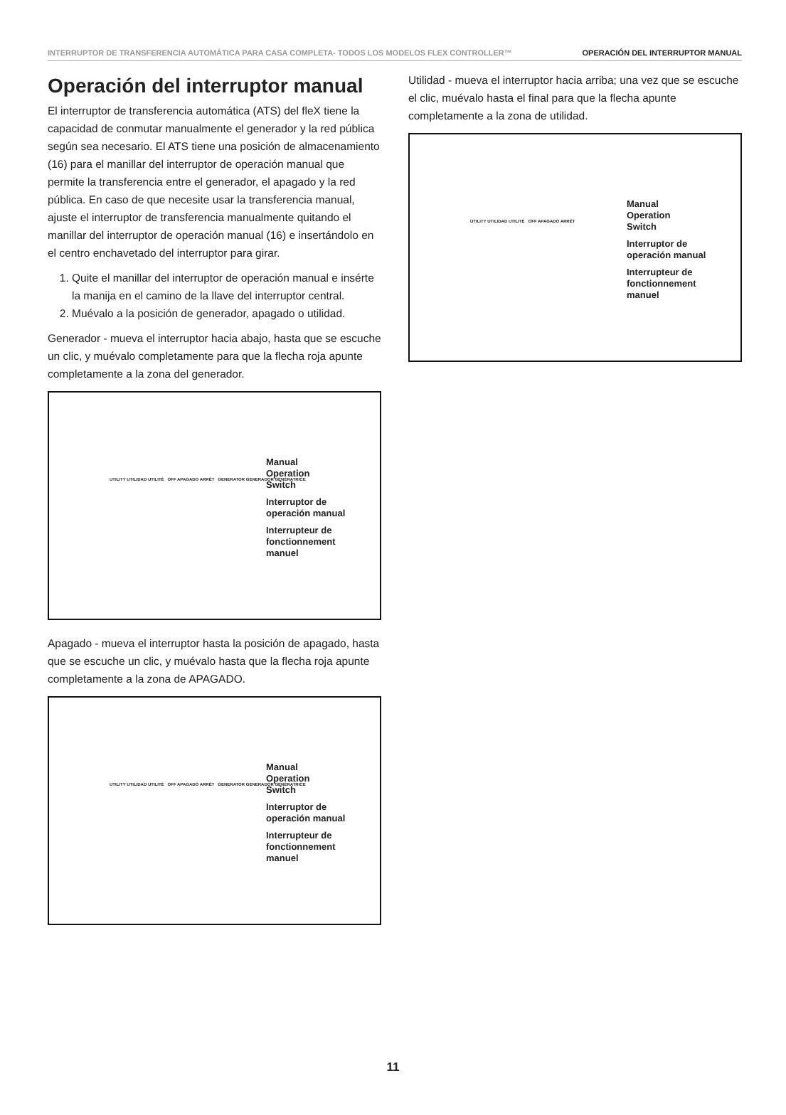INTERRUPTOR DE TRANSFERENCIA AUTOMÁTICA PARA CASA COMPLETA- TODOS LOS MODELOS FLEX CONTROLLER™ OPERACIÓN DEL INTERRUPTOR MANUAL
Operación del interruptor manual
El interruptor de transferencia automática (ATS) del fleX tiene la capacidad de conmutar manualmente el generador y la red pública según sea necesario. El ATS tiene una posición de almacenamiento (16) para el manillar del interruptor de operación manual que permite la transferencia entre el generador, el apagado y la red pública. En caso de que necesite usar la transferencia manual, ajuste el interruptor de transferencia manualmente quitando el manillar del interruptor de operación manual (16) e insertándolo en el centro enchavetado del interruptor para girar.
1. Quite el manillar del interruptor de operación manual e insérte la manija en el camino de la llave del interruptor central.
2. Muévalo a la posición de generador, apagado o utilidad.
Generador - mueva el interruptor hacia abajo, hasta que se escuche un clic, y muévalo completamente para que la flecha roja apunte completamente a la zona del generador.
Manual
Operation
Switch
Interruptor de
operación manual
Interrupteur de
fonctionnement
manuel
UTILITY UTILIDAD UTILITÉ OFF APAGADO ARRÊT GENERATOR GENERADOR GÉNÉRATRICE
Apagado - mueva el interruptor hasta la posición de apagado, hasta que se escuche un clic, y muévalo hasta que la flecha roja apunte completamente a la zona de APAGADO.
Manual
Operation
Switch
Interruptor de
operación manual
Interrupteur de
fonctionnement
manuel
UTILITY UTILIDAD UTILITÉ OFF APAGADO ARRÊT GENERATOR GENERADOR GÉNÉRATRICE
Utilidad - mueva el interruptor hacia arriba; una vez que se escuche el clic, muévalo hasta el final para que la flecha apunte completamente a la zona de utilidad.
Manual
Operation
Switch
Interruptor de
operación manual
Interrupteur de
fonctionnement
manuel
UTILITY UTILIDAD UTILITÉ OFF APAGADO ARRÊT
11